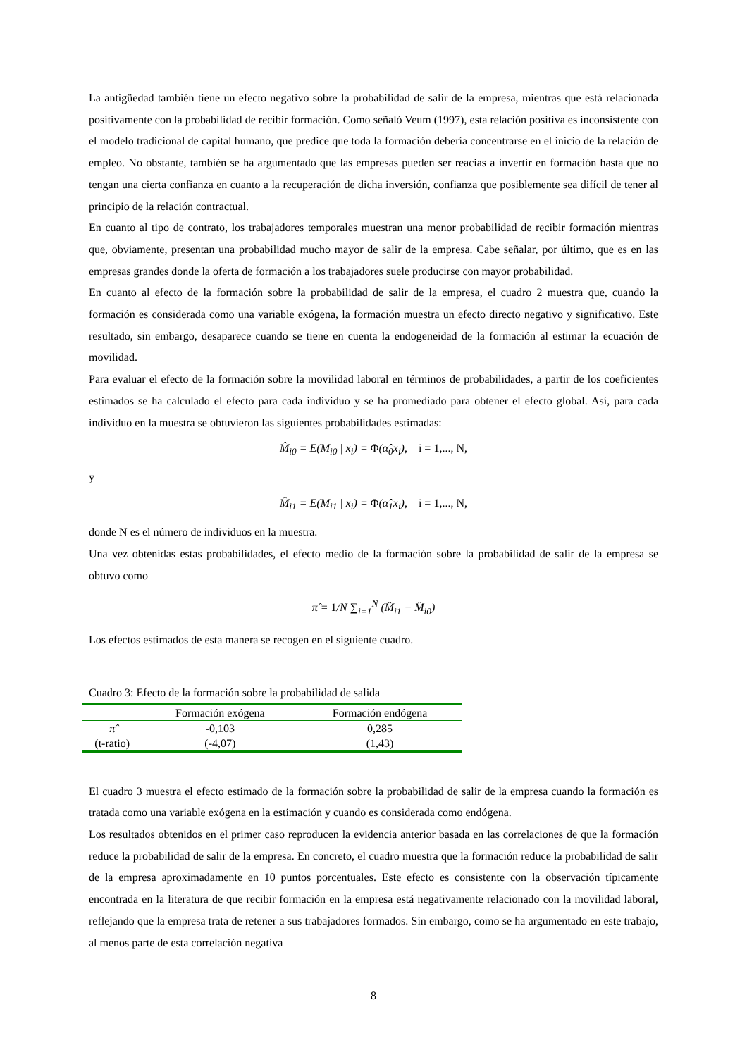La antigüedad también tiene un efecto negativo sobre la probabilidad de salir de la empresa, mientras que está relacionada positivamente con la probabilidad de recibir formación. Como señaló Veum (1997), esta relación positiva es inconsistente con el modelo tradicional de capital humano, que predice que toda la formación debería concentrarse en el inicio de la relación de empleo. No obstante, también se ha argumentado que las empresas pueden ser reacias a invertir en formación hasta que no tengan una cierta confianza en cuanto a la recuperación de dicha inversión, confianza que posiblemente sea difícil de tener al principio de la relación contractual.
En cuanto al tipo de contrato, los trabajadores temporales muestran una menor probabilidad de recibir formación mientras que, obviamente, presentan una probabilidad mucho mayor de salir de la empresa. Cabe señalar, por último, que es en las empresas grandes donde la oferta de formación a los trabajadores suele producirse con mayor probabilidad.
En cuanto al efecto de la formación sobre la probabilidad de salir de la empresa, el cuadro 2 muestra que, cuando la formación es considerada como una variable exógena, la formación muestra un efecto directo negativo y significativo. Este resultado, sin embargo, desaparece cuando se tiene en cuenta la endogeneidad de la formación al estimar la ecuación de movilidad.
Para evaluar el efecto de la formación sobre la movilidad laboral en términos de probabilidades, a partir de los coeficientes estimados se ha calculado el efecto para cada individuo y se ha promediado para obtener el efecto global. Así, para cada individuo en la muestra se obtuvieron las siguientes probabilidades estimadas:
M̂<sub>i0</sub> = E(M<sub>i0</sub> | x<sub>i</sub>) = Φ(α̂<sub>0</sub>x<sub>i</sub>), i = 1,..., N,
y
M̂<sub>i1</sub> = E(M<sub>i1</sub> | x<sub>i</sub>) = Φ(α̂<sub>1</sub>x<sub>i</sub>), i = 1,..., N,
donde N es el número de individuos en la muestra.
Una vez obtenidas estas probabilidades, el efecto medio de la formación sobre la probabilidad de salir de la empresa se obtuvo como
π̂ = 1/N ∑<sub>i=1</sub><sup>N</sup> (M̂<sub>i1</sub> − M̂<sub>i0</sub>)
Los efectos estimados de esta manera se recogen en el siguiente cuadro.
Cuadro 3: Efecto de la formación sobre la probabilidad de salida
| | Formación exógena | Formación endógena |
| --- | --- | --- |
| π̂ | -0,103 | 0,285 |
| (t-ratio) | (-4,07) | (1,43) |
El cuadro 3 muestra el efecto estimado de la formación sobre la probabilidad de salir de la empresa cuando la formación es tratada como una variable exógena en la estimación y cuando es considerada como endógena.
Los resultados obtenidos en el primer caso reproducen la evidencia anterior basada en las correlaciones de que la formación reduce la probabilidad de salir de la empresa. En concreto, el cuadro muestra que la formación reduce la probabilidad de salir de la empresa aproximadamente en 10 puntos porcentuales. Este efecto es consistente con la observación típicamente encontrada en la literatura de que recibir formación en la empresa está negativamente relacionado con la movilidad laboral, reflejando que la empresa trata de retener a sus trabajadores formados. Sin embargo, como se ha argumentado en este trabajo, al menos parte de esta correlación negativa
8